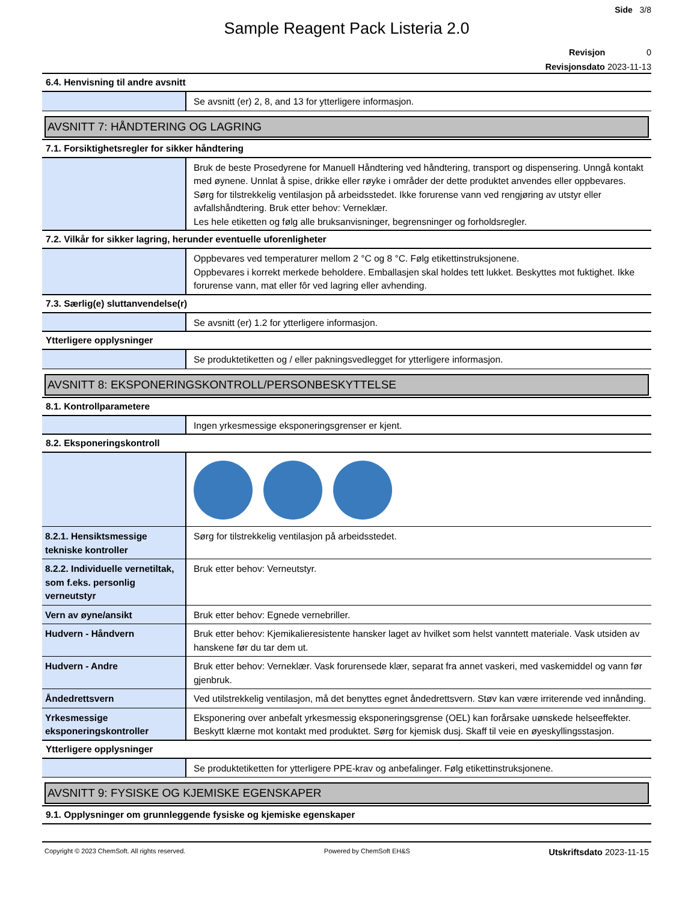Side 3/8
Sample Reagent Pack Listeria 2.0
Revisjon 0
Revisjonsdato 2023-11-13
6.4. Henvisning til andre avsnitt
| | Se avsnitt (er) 2, 8, and 13 for ytterligere informasjon. |
AVSNITT 7: HÅNDTERING OG LAGRING
7.1. Forsiktighetsregler for sikker håndtering
| | Bruk de beste Prosedyrene for Manuell Håndtering ved håndtering, transport og dispensering. Unngå kontakt med øynene. Unnlat å spise, drikke eller røyke i områder der dette produktet anvendes eller oppbevares. Sørg for tilstrekkelig ventilasjon på arbeidsstedet. Ikke forurense vann ved rengjøring av utstyr eller avfallshåndtering. Bruk etter behov: Verneklær. Les hele etiketten og følg alle bruksanvisninger, begrensninger og forholdsregler. |
7.2. Vilkår for sikker lagring, herunder eventuelle uforenligheter
| | Oppbevares ved temperaturer mellom 2 °C og 8 °C. Følg etikettinstruksjonene. Oppbevares i korrekt merkede beholdere. Emballasjen skal holdes tett lukket. Beskyttes mot fuktighet. Ikke forurense vann, mat eller fôr ved lagring eller avhending. |
7.3. Særlig(e) sluttanvendelse(r)
| | Se avsnitt (er) 1.2 for ytterligere informasjon. |
Ytterligere opplysninger
| | Se produktetiketten og / eller pakningsvedlegget for ytterligere informasjon. |
AVSNITT 8: EKSPONERINGSKONTROLL/PERSONBESKYTTELSE
8.1. Kontrollparametere
| | Ingen yrkesmessige eksponeringsgrenser er kjent. |
8.2. Eksponeringskontroll
| 8.2.1. Hensiktsmessige tekniske kontroller | Sørg for tilstrekkelig ventilasjon på arbeidsstedet. |
| 8.2.2. Individuelle vernetiltak, som f.eks. personlig verneutstyr | Bruk etter behov: Verneutstyr. |
| Vern av øyne/ansikt | Bruk etter behov: Egnede vernebriller. |
| Hudvern - Håndvern | Bruk etter behov: Kjemikalieresistente hansker laget av hvilket som helst vanntett materiale. Vask utsiden av hanskene før du tar dem ut. |
| Hudvern - Andre | Bruk etter behov: Verneklær. Vask forurensede klær, separat fra annet vaskeri, med vaskemiddel og vann før gjenbruk. |
| Åndedrettsvern | Ved utilstrekkelig ventilasjon, må det benyttes egnet åndedrettsvern. Støv kan være irriterende ved innånding. |
| Yrkesmessige eksponeringskontroller | Eksponering over anbefalt yrkesmessig eksponeringsgrense (OEL) kan forårsake uønskede helseeffekter. Beskytt klærne mot kontakt med produktet. Sørg for kjemisk dusj. Skaff til veie en øyeskyllingsstasjon. |
Ytterligere opplysninger
| | Se produktetiketten for ytterligere PPE-krav og anbefalinger. Følg etikettinstruksjonene. |
AVSNITT 9: FYSISKE OG KJEMISKE EGENSKAPER
9.1. Opplysninger om grunnleggende fysiske og kjemiske egenskaper
Copyright © 2023 ChemSoft. All rights reserved. Powered by ChemSoft EH&S Utskriftsdato 2023-11-15